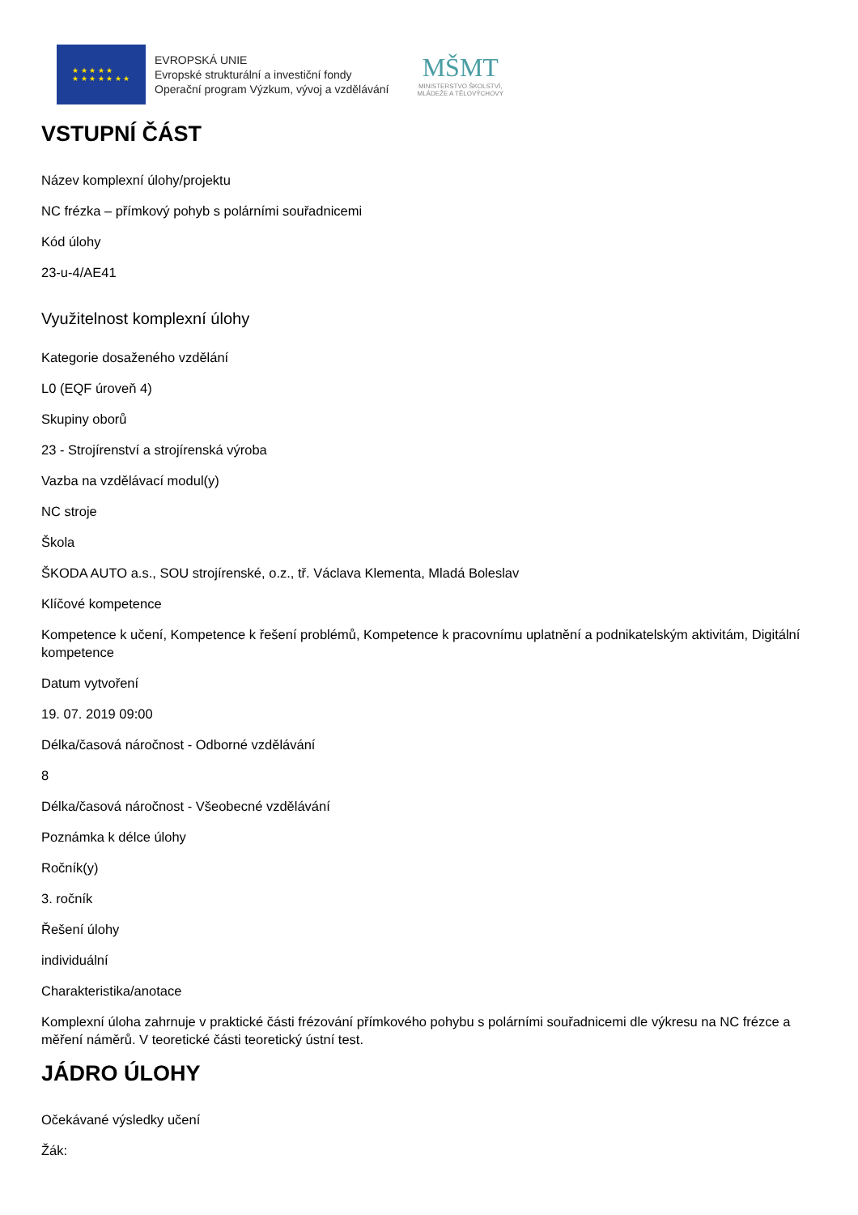★ ★ ★ ★ ★
★ ★ ★ ★ ★ ★ ★
EVROPSKÁ UNIE
Evropské strukturální a investiční fondy
Operační program Výzkum, vývoj a vzdělávání
MŠMT
MINISTERSTVO ŠKOLSTVÍ,
MLÁDEŽE A TĚLOVÝCHOVY
VSTUPNÍ ČÁST
Název komplexní úlohy/projektu
NC frézka – přímkový pohyb s polárními souřadnicemi
Kód úlohy
23-u-4/AE41
Využitelnost komplexní úlohy
Kategorie dosaženého vzdělání
L0 (EQF úroveň 4)
Skupiny oborů
23 - Strojírenství a strojírenská výroba
Vazba na vzdělávací modul(y)
NC stroje
Škola
ŠKODA AUTO a.s., SOU strojírenské, o.z., tř. Václava Klementa, Mladá Boleslav
Klíčové kompetence
Kompetence k učení, Kompetence k řešení problémů, Kompetence k pracovnímu uplatnění a podnikatelským aktivitám, Digitální kompetence
Datum vytvoření
19. 07. 2019 09:00
Délka/časová náročnost - Odborné vzdělávání
8
Délka/časová náročnost - Všeobecné vzdělávání
Poznámka k délce úlohy
Ročník(y)
3. ročník
Řešení úlohy
individuální
Charakteristika/anotace
Komplexní úloha zahrnuje v praktické části frézování přímkového pohybu s polárními souřadnicemi dle výkresu na NC frézce a měření náměrů. V teoretické části teoretický ústní test.
JÁDRO ÚLOHY
Očekávané výsledky učení
Žák: